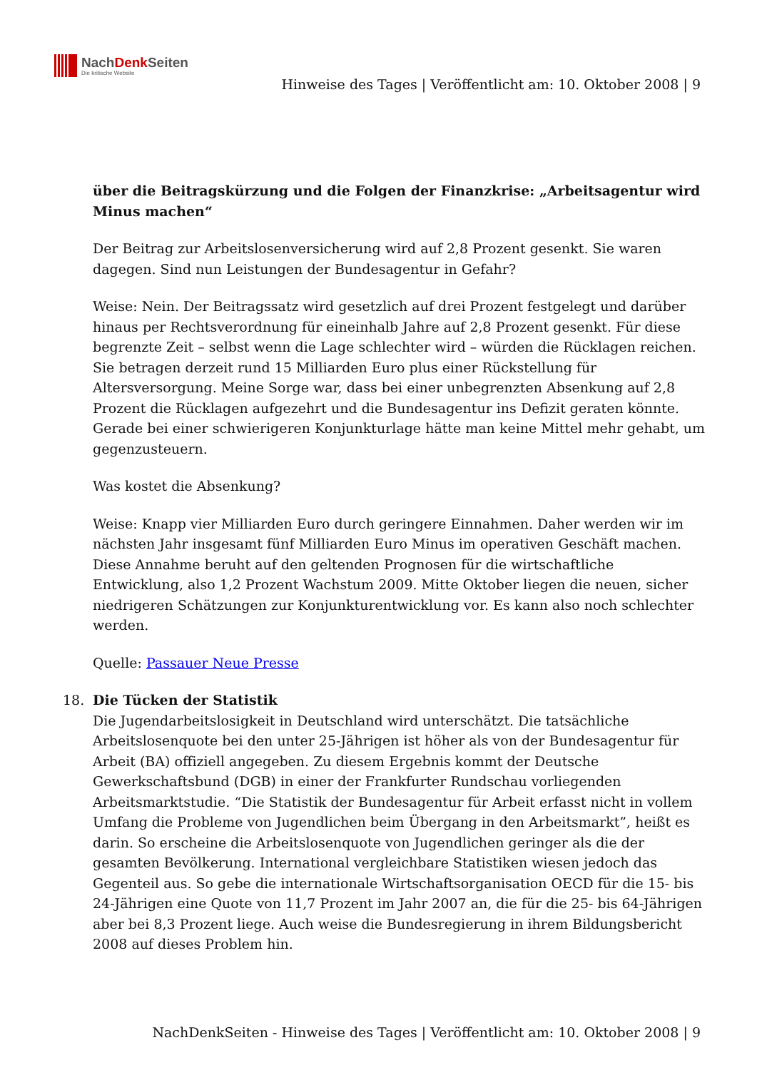NachDenk Seiten
Die kritische Website
Hinweise des Tages | Veröffentlicht am: 10. Oktober 2008 | 9
über die Beitragskürzung und die Folgen der Finanzkrise: „Arbeitsagentur wird Minus machen“
Der Beitrag zur Arbeitslosenversicherung wird auf 2,8 Prozent gesenkt. Sie waren dagegen. Sind nun Leistungen der Bundesagentur in Gefahr?
Weise: Nein. Der Beitragssatz wird gesetzlich auf drei Prozent festgelegt und darüber hinaus per Rechtsverordnung für eineinhalb Jahre auf 2,8 Prozent gesenkt. Für diese begrenzte Zeit – selbst wenn die Lage schlechter wird – würden die Rücklagen reichen. Sie betragen derzeit rund 15 Milliarden Euro plus einer Rückstellung für Altersversorgung. Meine Sorge war, dass bei einer unbegrenzten Absenkung auf 2,8 Prozent die Rücklagen aufgezehrt und die Bundesagentur ins Defizit geraten könnte. Gerade bei einer schwierigeren Konjunkturlage hätte man keine Mittel mehr gehabt, um gegenzusteuern.
Was kostet die Absenkung?
Weise: Knapp vier Milliarden Euro durch geringere Einnahmen. Daher werden wir im nächsten Jahr insgesamt fünf Milliarden Euro Minus im operativen Geschäft machen. Diese Annahme beruht auf den geltenden Prognosen für die wirtschaftliche Entwicklung, also 1,2 Prozent Wachstum 2009. Mitte Oktober liegen die neuen, sicher niedrigeren Schätzungen zur Konjunkturentwicklung vor. Es kann also noch schlechter werden.
Quelle: Passauer Neue Presse
18. Die Tücken der Statistik
Die Jugendarbeitslosigkeit in Deutschland wird unterschätzt. Die tatsächliche Arbeitslosenquote bei den unter 25-Jährigen ist höher als von der Bundesagentur für Arbeit (BA) offiziell angegeben. Zu diesem Ergebnis kommt der Deutsche Gewerkschaftsbund (DGB) in einer der Frankfurter Rundschau vorliegenden Arbeitsmarktstudie. “Die Statistik der Bundesagentur für Arbeit erfasst nicht in vollem Umfang die Probleme von Jugendlichen beim Übergang in den Arbeitsmarkt”, heißt es darin. So erscheine die Arbeitslosenquote von Jugendlichen geringer als die der gesamten Bevölkerung. International vergleichbare Statistiken wiesen jedoch das Gegenteil aus. So gebe die internationale Wirtschaftsorganisation OECD für die 15- bis 24-Jährigen eine Quote von 11,7 Prozent im Jahr 2007 an, die für die 25- bis 64-Jährigen aber bei 8,3 Prozent liege. Auch weise die Bundesregierung in ihrem Bildungsbericht 2008 auf dieses Problem hin.
NachDenkSeiten - Hinweise des Tages | Veröffentlicht am: 10. Oktober 2008 | 9